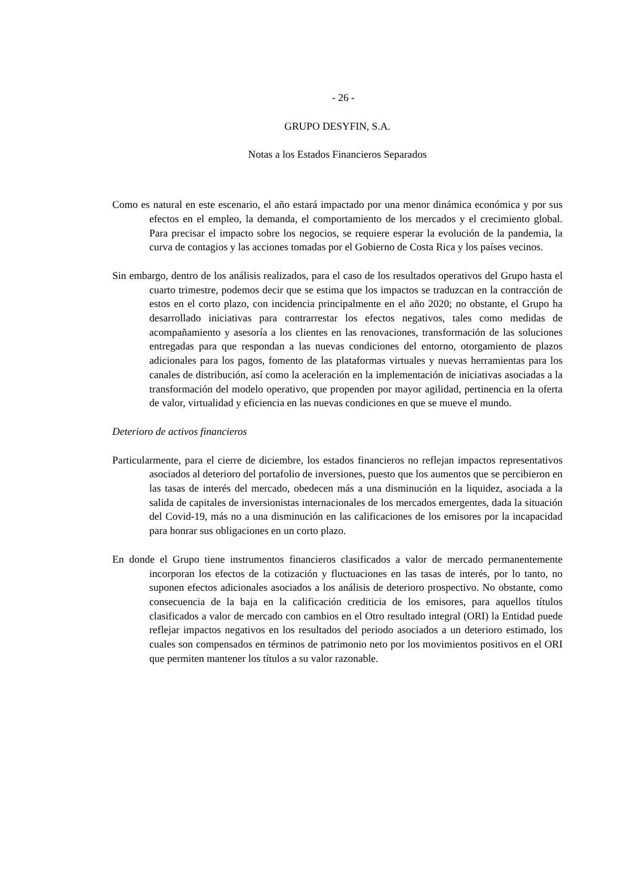- 26 -
GRUPO DESYFIN, S.A.
Notas a los Estados Financieros Separados
Como es natural en este escenario, el año estará impactado por una menor dinámica económica y por sus efectos en el empleo, la demanda, el comportamiento de los mercados y el crecimiento global. Para precisar el impacto sobre los negocios, se requiere esperar la evolución de la pandemia, la curva de contagios y las acciones tomadas por el Gobierno de Costa Rica y los países vecinos.
Sin embargo, dentro de los análisis realizados, para el caso de los resultados operativos del Grupo hasta el cuarto trimestre, podemos decir que se estima que los impactos se traduzcan en la contracción de estos en el corto plazo, con incidencia principalmente en el año 2020; no obstante, el Grupo ha desarrollado iniciativas para contrarrestar los efectos negativos, tales como medidas de acompañamiento y asesoría a los clientes en las renovaciones, transformación de las soluciones entregadas para que respondan a las nuevas condiciones del entorno, otorgamiento de plazos adicionales para los pagos, fomento de las plataformas virtuales y nuevas herramientas para los canales de distribución, así como la aceleración en la implementación de iniciativas asociadas a la transformación del modelo operativo, que propenden por mayor agilidad, pertinencia en la oferta de valor, virtualidad y eficiencia en las nuevas condiciones en que se mueve el mundo.
Deterioro de activos financieros
Particularmente, para el cierre de diciembre, los estados financieros no reflejan impactos representativos asociados al deterioro del portafolio de inversiones, puesto que los aumentos que se percibieron en las tasas de interés del mercado, obedecen más a una disminución en la liquidez, asociada a la salida de capitales de inversionistas internacionales de los mercados emergentes, dada la situación del Covid-19, más no a una disminución en las calificaciones de los emisores por la incapacidad para honrar sus obligaciones en un corto plazo.
En donde el Grupo tiene instrumentos financieros clasificados a valor de mercado permanentemente incorporan los efectos de la cotización y fluctuaciones en las tasas de interés, por lo tanto, no suponen efectos adicionales asociados a los análisis de deterioro prospectivo. No obstante, como consecuencia de la baja en la calificación crediticia de los emisores, para aquellos títulos clasificados a valor de mercado con cambios en el Otro resultado integral (ORI) la Entidad puede reflejar impactos negativos en los resultados del periodo asociados a un deterioro estimado, los cuales son compensados en términos de patrimonio neto por los movimientos positivos en el ORI que permiten mantener los títulos a su valor razonable.